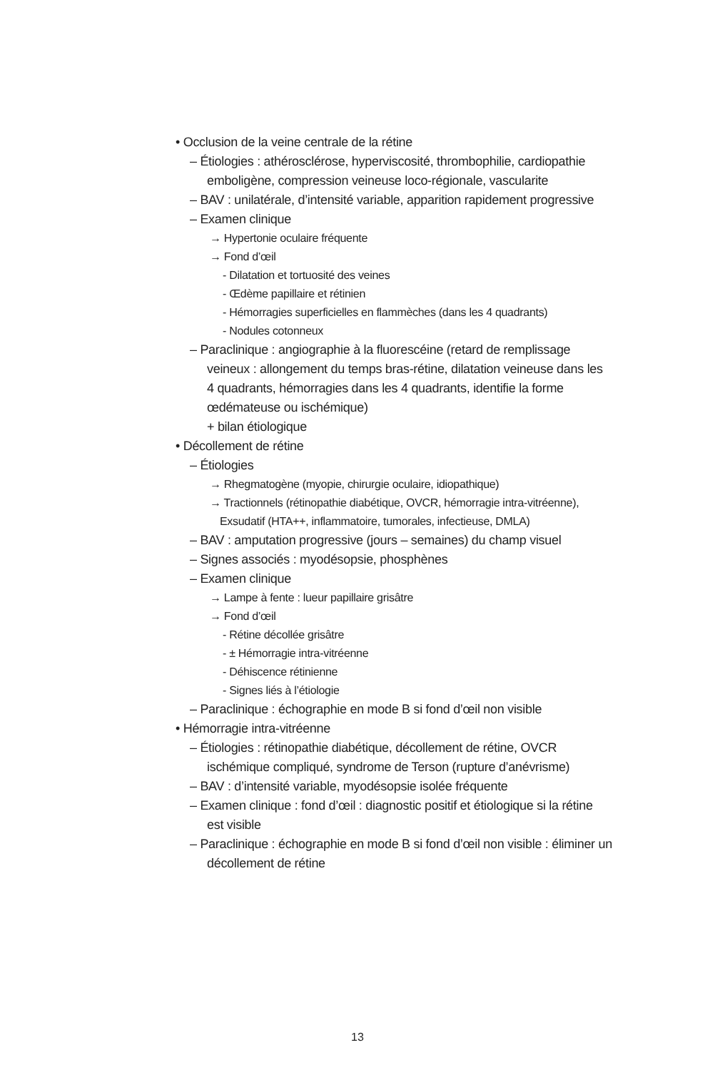• Occlusion de la veine centrale de la rétine
– Étiologies : athérosclérose, hyperviscosité, thrombophilie, cardiopathie emboligène, compression veineuse loco-régionale, vascularite
– BAV : unilatérale, d’intensité variable, apparition rapidement progressive
– Examen clinique
→ Hypertonie oculaire fréquente
→ Fond d’œil
- Dilatation et tortuosité des veines
- Œdème papillaire et rétinien
- Hémorragies superficielles en flammèches (dans les 4 quadrants)
- Nodules cotonneux
– Paraclinique : angiographie à la fluorescéine (retard de remplissage veineux : allongement du temps bras-rétine, dilatation veineuse dans les 4 quadrants, hémorragies dans les 4 quadrants, identifie la forme œdémateuse ou ischémique)
+ bilan étiologique
• Décollement de rétine
– Étiologies
→ Rhegmatogène (myopie, chirurgie oculaire, idiopathique)
→ Tractionnels (rétinopathie diabétique, OVCR, hémorragie intra-vitréenne), Exsudatif (HTA++, inflammatoire, tumorales, infectieuse, DMLA)
– BAV : amputation progressive (jours – semaines) du champ visuel
– Signes associés : myodésopsie, phosphènes
– Examen clinique
→ Lampe à fente : lueur papillaire grisâtre
→ Fond d’œil
- Rétine décollée grisâtre
- ± Hémorragie intra-vitréenne
- Déhiscence rétinienne
- Signes liés à l’étiologie
– Paraclinique : échographie en mode B si fond d’œil non visible
• Hémorragie intra-vitréenne
– Étiologies : rétinopathie diabétique, décollement de rétine, OVCR ischémique compliqué, syndrome de Terson (rupture d’anévrisme)
– BAV : d’intensité variable, myodésopsie isolée fréquente
– Examen clinique : fond d’œil : diagnostic positif et étiologique si la rétine est visible
– Paraclinique : échographie en mode B si fond d’œil non visible : éliminer un décollement de rétine
13